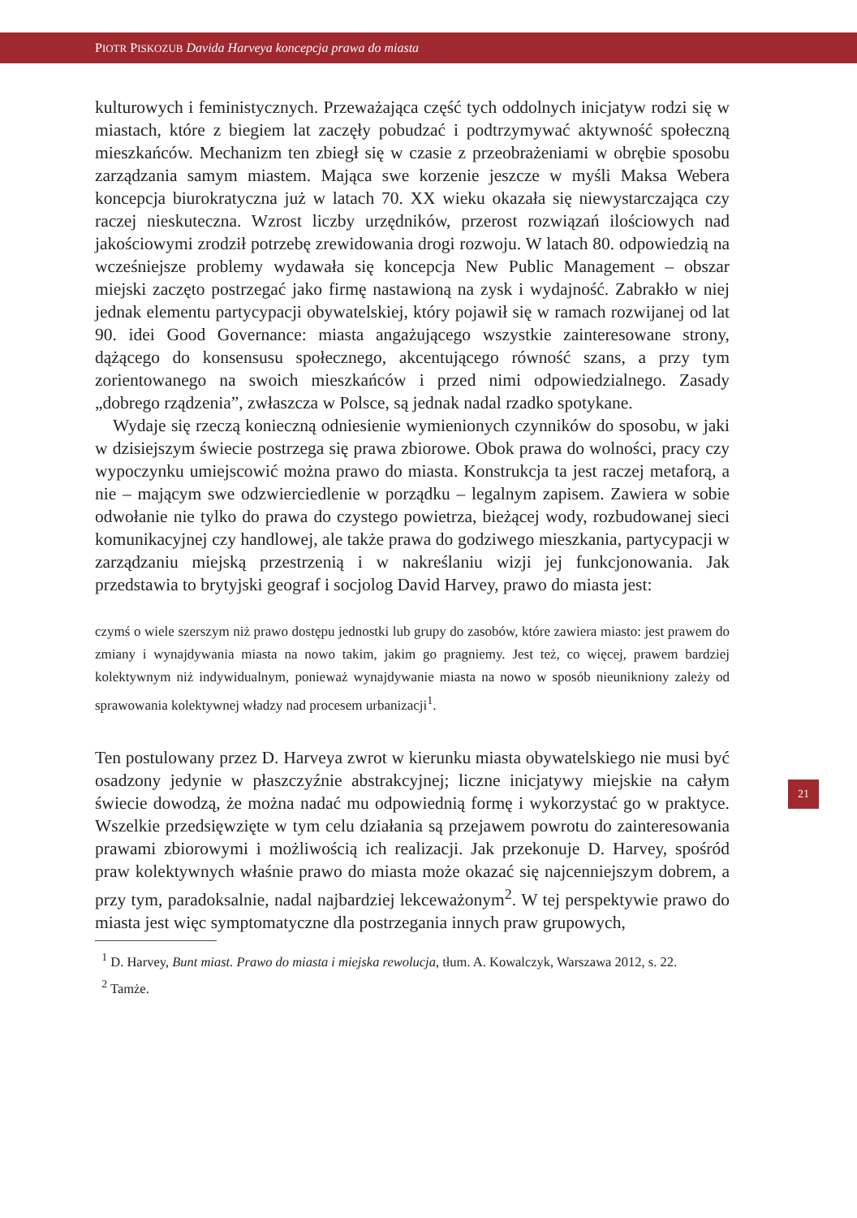PIOTR PISKOZUB Davida Harveya koncepcja prawa do miasta
kulturowych i feministycznych. Przeważająca część tych oddolnych inicjatyw rodzi się w miastach, które z biegiem lat zaczęły pobudzać i podtrzymywać aktywność społeczną mieszkańców. Mechanizm ten zbiegł się w czasie z przeobrażeniami w obrębie sposobu zarządzania samym miastem. Mająca swe korzenie jeszcze w myśli Maksa Webera koncepcja biurokratyczna już w latach 70. XX wieku okazała się niewystarczająca czy raczej nieskuteczna. Wzrost liczby urzędników, przerost rozwiązań ilościowych nad jakościowymi zrodził potrzebę zrewidowania drogi rozwoju. W latach 80. odpowiedzią na wcześniejsze problemy wydawała się koncepcja New Public Management – obszar miejski zaczęto postrzegać jako firmę nastawioną na zysk i wydajność. Zabrakło w niej jednak elementu partycypacji obywatelskiej, który pojawił się w ramach rozwijanej od lat 90. idei Good Governance: miasta angażującego wszystkie zainteresowane strony, dążącego do konsensusu społecznego, akcentującego równość szans, a przy tym zorientowanego na swoich mieszkańców i przed nimi odpowiedzialnego. Zasady „dobrego rządzenia”, zwłaszcza w Polsce, są jednak nadal rzadko spotykane.
Wydaje się rzeczą konieczną odniesienie wymienionych czynników do sposobu, w jaki w dzisiejszym świecie postrzega się prawa zbiorowe. Obok prawa do wolności, pracy czy wypoczynku umiejscowić można prawo do miasta. Konstrukcja ta jest raczej metaforą, a nie – mającym swe odzwierciedlenie w porządku – legalnym zapisem. Zawiera w sobie odwołanie nie tylko do prawa do czystego powietrza, bieżącej wody, rozbudowanej sieci komunikacyjnej czy handlowej, ale także prawa do godziwego mieszkania, partycypacji w zarządzaniu miejską przestrzenią i w nakreślaniu wizji jej funkcjonowania. Jak przedstawia to brytyjski geograf i socjolog David Harvey, prawo do miasta jest:
czymś o wiele szerszym niż prawo dostępu jednostki lub grupy do zasobów, które zawiera miasto: jest prawem do zmiany i wynajdywania miasta na nowo takim, jakim go pragniemy. Jest też, co więcej, prawem bardziej kolektywnym niż indywidualnym, ponieważ wynajdywanie miasta na nowo w sposób nieunikniony zależy od sprawowania kolektywnej władzy nad procesem urbanizacji<sup>1</sup>.
Ten postulowany przez D. Harveya zwrot w kierunku miasta obywatelskiego nie musi być osadzony jedynie w płaszczyźnie abstrakcyjnej; liczne inicjatywy miejskie na całym świecie dowodzą, że można nadać mu odpowiednią formę i wykorzystać go w praktyce. Wszelkie przedsięwzięte w tym celu działania są przejawem powrotu do zainteresowania prawami zbiorowymi i możliwością ich realizacji. Jak przekonuje D. Harvey, spośród praw kolektywnych właśnie prawo do miasta może okazać się najcenniejszym dobrem, a przy tym, paradoksalnie, nadal najbardziej lekceważonym<sup>2</sup>. W tej perspektywie prawo do miasta jest więc symptomatyczne dla postrzegania innych praw grupowych,
<sup>1</sup> D. Harvey, Bunt miast. Prawo do miasta i miejska rewolucja, tłum. A. Kowalczyk, Warszawa 2012, s. 22.
<sup>2</sup> Tamże.
21